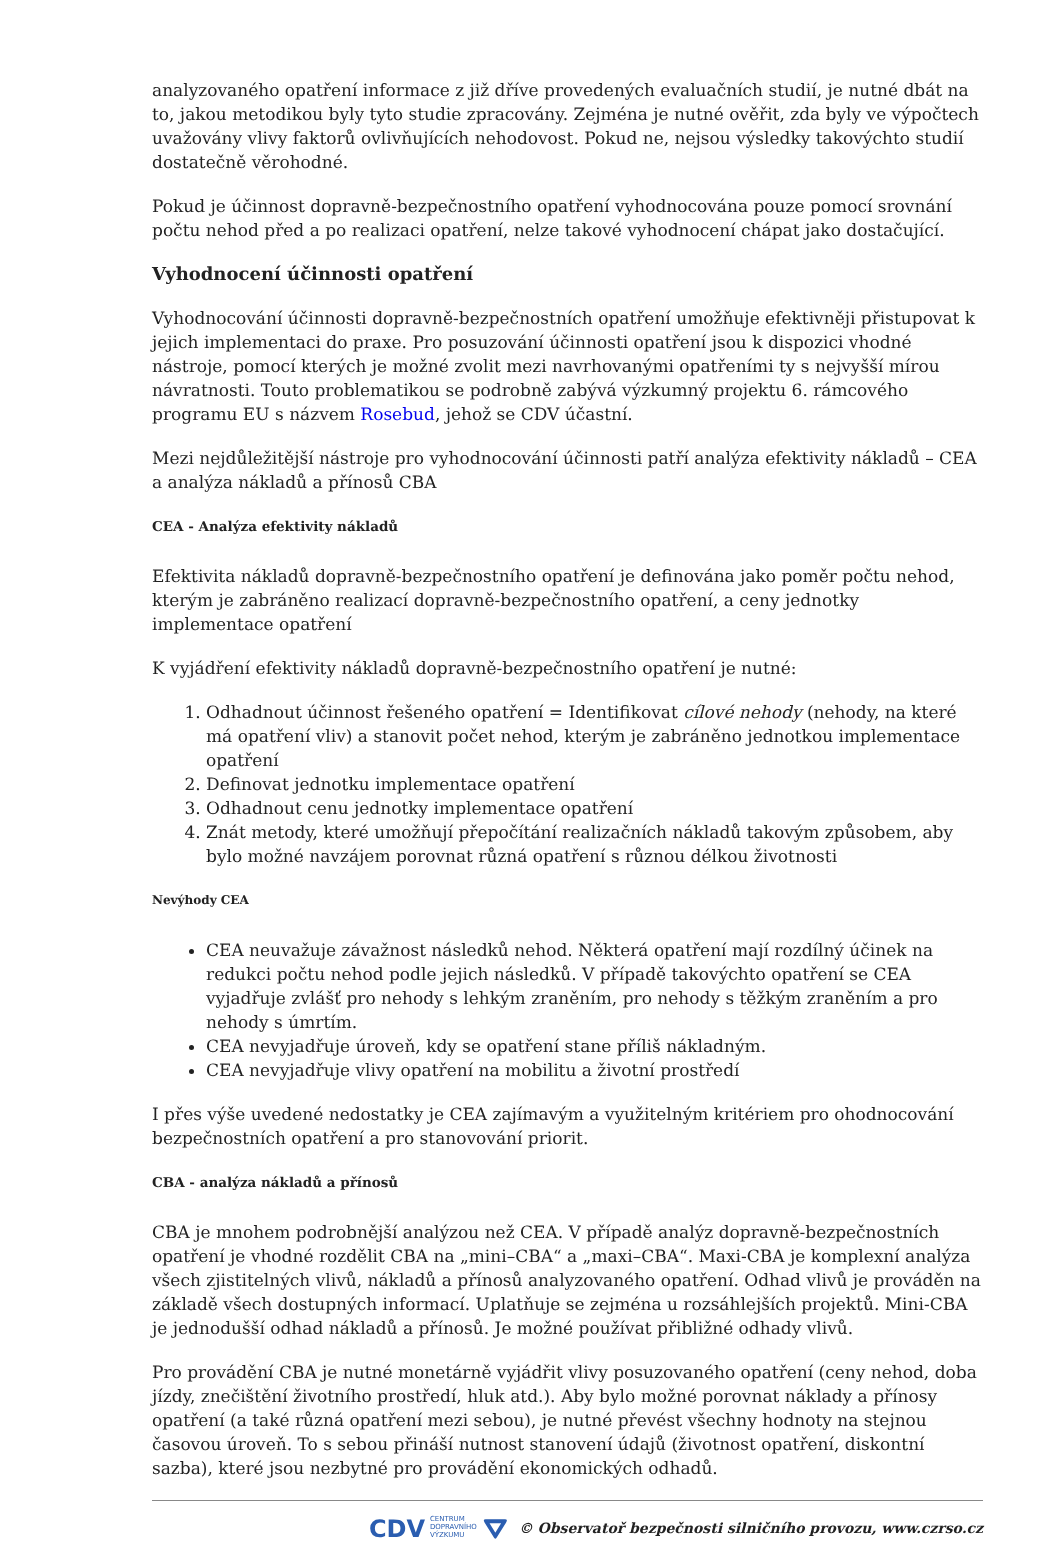analyzovaného opatření informace z již dříve provedených evaluačních studií, je nutné dbát na to, jakou metodikou byly tyto studie zpracovány. Zejména je nutné ověřit, zda byly ve výpočtech uvažovány vlivy faktorů ovlivňujících nehodovost. Pokud ne, nejsou výsledky takovýchto studií dostatečně věrohodné.
Pokud je účinnost dopravně-bezpečnostního opatření vyhodnocována pouze pomocí srovnání počtu nehod před a po realizaci opatření, nelze takové vyhodnocení chápat jako dostačující.
Vyhodnocení účinnosti opatření
Vyhodnocování účinnosti dopravně-bezpečnostních opatření umožňuje efektivněji přistupovat k jejich implementaci do praxe. Pro posuzování účinnosti opatření jsou k dispozici vhodné nástroje, pomocí kterých je možné zvolit mezi navrhovanými opatřeními ty s nejvyšší mírou návratnosti. Touto problematikou se podrobně zabývá výzkumný projektu 6. rámcového programu EU s názvem Rosebud, jehož se CDV účastní.
Mezi nejdůležitější nástroje pro vyhodnocování účinnosti patří analýza efektivity nákladů – CEA a analýza nákladů a přínosů CBA
CEA - Analýza efektivity nákladů
Efektivita nákladů dopravně-bezpečnostního opatření je definována jako poměr počtu nehod, kterým je zabráněno realizací dopravně-bezpečnostního opatření, a ceny jednotky implementace opatření
K vyjádření efektivity nákladů dopravně-bezpečnostního opatření je nutné:
1. Odhadnout účinnost řešeného opatření = Identifikovat cílové nehody (nehody, na které má opatření vliv) a stanovit počet nehod, kterým je zabráněno jednotkou implementace opatření
2. Definovat jednotku implementace opatření
3. Odhadnout cenu jednotky implementace opatření
4. Znát metody, které umožňují přepočítání realizačních nákladů takovým způsobem, aby bylo možné navzájem porovnat různá opatření s různou délkou životnosti
Nevýhody CEA
CEA neuvažuje závažnost následků nehod. Některá opatření mají rozdílný účinek na redukci počtu nehod podle jejich následků. V případě takovýchto opatření se CEA vyjadřuje zvlášť pro nehody s lehkým zraněním, pro nehody s těžkým zraněním a pro nehody s úmrtím.
CEA nevyjadřuje úroveň, kdy se opatření stane příliš nákladným.
CEA nevyjadřuje vlivy opatření na mobilitu a životní prostředí
I přes výše uvedené nedostatky je CEA zajímavým a využitelným kritériem pro ohodnocování bezpečnostních opatření a pro stanovování priorit.
CBA - analýza nákladů a přínosů
CBA je mnohem podrobnější analýzou než CEA. V případě analýz dopravně-bezpečnostních opatření je vhodné rozdělit CBA na „mini–CBA“ a „maxi–CBA“. Maxi-CBA je komplexní analýza všech zjistitelných vlivů, nákladů a přínosů analyzovaného opatření. Odhad vlivů je prováděn na základě všech dostupných informací. Uplatňuje se zejména u rozsáhlejších projektů. Mini-CBA je jednodušší odhad nákladů a přínosů. Je možné používat přibližné odhady vlivů.
Pro provádění CBA je nutné monetárně vyjádřit vlivy posuzovaného opatření (ceny nehod, doba jízdy, znečištění životního prostředí, hluk atd.). Aby bylo možné porovnat náklady a přínosy opatření (a také různá opatření mezi sebou), je nutné převést všechny hodnoty na stejnou časovou úroveň. To s sebou přináší nutnost stanovení údajů (životnost opatření, diskontní sazba), které jsou nezbytné pro provádění ekonomických odhadů.
CDV CENTRUM
DOPRAVNÍHO
VÝZKUMU ⛛ © Observatoř bezpečnosti silničního provozu, www.czrso.cz